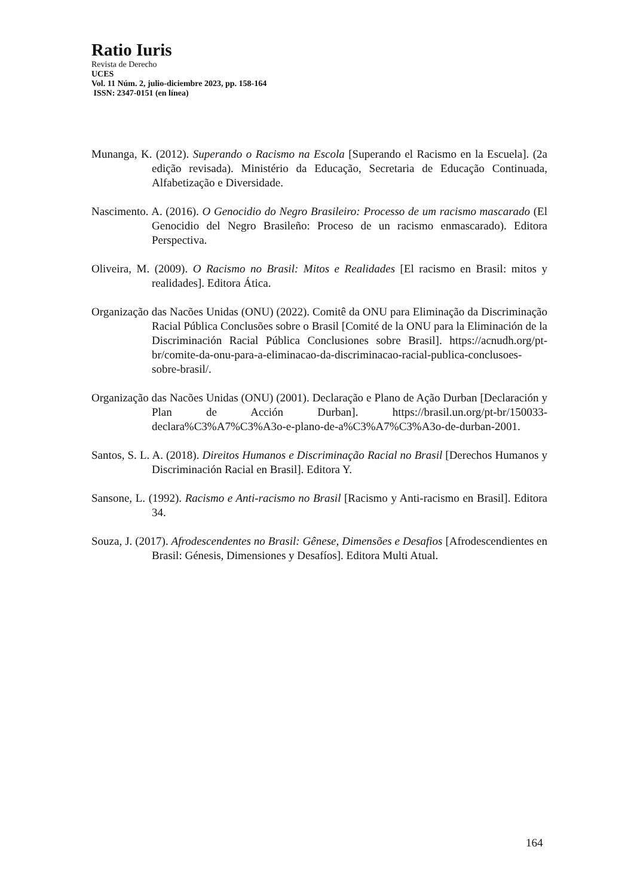Ratio Iuris
Revista de Derecho
UCES
Vol. 11 Núm. 2, julio-diciembre 2023, pp. 158-164
ISSN: 2347-0151 (en línea)
Munanga, K. (2012). Superando o Racismo na Escola [Superando el Racismo en la Escuela]. (2a edição revisada). Ministério da Educação, Secretaria de Educação Continuada, Alfabetização e Diversidade.
Nascimento. A. (2016). O Genocidio do Negro Brasileiro: Processo de um racismo mascarado (El Genocidio del Negro Brasileño: Proceso de un racismo enmascarado). Editora Perspectiva.
Oliveira, M. (2009). O Racismo no Brasil: Mitos e Realidades [El racismo en Brasil: mitos y realidades]. Editora Ática.
Organização das Nacões Unidas (ONU) (2022). Comitê da ONU para Eliminação da Discriminação Racial Pública Conclusões sobre o Brasil [Comité de la ONU para la Eliminación de la Discriminación Racial Pública Conclusiones sobre Brasil]. https://acnudh.org/pt-br/comite-da-onu-para-a-eliminacao-da-discriminacao-racial-publica-conclusoes-sobre-brasil/.
Organização das Nacões Unidas (ONU) (2001). Declaração e Plano de Ação Durban [Declaración y Plan de Acción Durban]. https://brasil.un.org/pt-br/150033-declara%C3%A7%C3%A3o-e-plano-de-a%C3%A7%C3%A3o-de-durban-2001.
Santos, S. L. A. (2018). Direitos Humanos e Discriminação Racial no Brasil [Derechos Humanos y Discriminación Racial en Brasil]. Editora Y.
Sansone, L. (1992). Racismo e Anti-racismo no Brasil [Racismo y Anti-racismo en Brasil]. Editora 34.
Souza, J. (2017). Afrodescendentes no Brasil: Gênese, Dimensões e Desafios [Afrodescendientes en Brasil: Génesis, Dimensiones y Desafíos]. Editora Multi Atual.
164